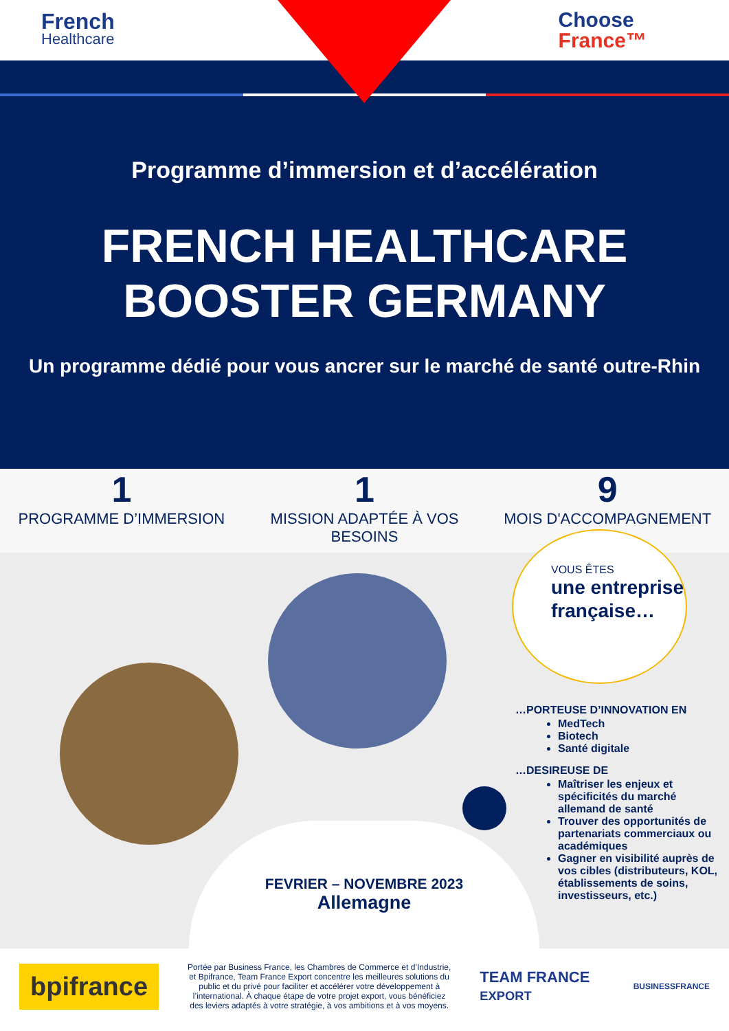French
Healthcare
Choose
France™
Programme d’immersion et d’accélération
FRENCH HEALTHCARE
BOOSTER GERMANY
Un programme dédié pour vous ancrer sur le marché de santé outre-Rhin
1
PROGRAMME D’IMMERSION
1
MISSION ADAPTÉE À VOS BESOINS
9
MOIS D'ACCOMPAGNEMENT
VOUS ÊTES
une entreprise française…
…PORTEUSE D’INNOVATION EN
MedTech
Biotech
Santé digitale
…DESIREUSE DE
Maîtriser les enjeux et spécificités du marché allemand de santé
Trouver des opportunités de partenariats commerciaux ou académiques
Gagner en visibilité auprès de vos cibles (distributeurs, KOL, établissements de soins, investisseurs, etc.)
FEVRIER – NOVEMBRE 2023
Allemagne
bpifrance
Portée par Business France, les Chambres de Commerce et d’Industrie, et Bpifrance, Team France Export concentre les meilleures solutions du public et du privé pour faciliter et accélérer votre développement à l’international. À chaque étape de votre projet export, vous bénéficiez des leviers adaptés à votre stratégie, à vos ambitions et à vos moyens.
TEAM FRANCE EXPORT
BUSINESSFRANCE